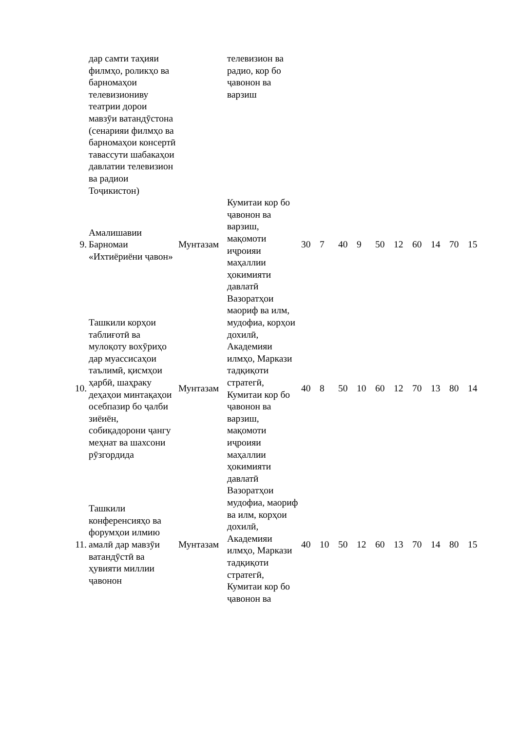| | дар самти таҳияи филмҳо, роликҳо ва барномаҳои телевизиониву театрии дорои мавзӯи ватандӯстона (сенарияи филмҳо ва барномаҳои консертӣ тавассути шабакаҳои давлатии телевизион ва радиои Тоҷикистон) | | телевизион ва радио, кор бо ҷавонон ва варзиш | | | | | | | | | | |
| 9. | Амалишавии Барномаи «Ихтиёриёни ҷавон» | Мунтазам | Кумитаи кор бо ҷавонон ва варзиш, мақомоти иҷроияи маҳаллии ҳокимияти давлатӣ | 30 | 7 | 40 | 9 | 50 | 12 | 60 | 14 | 70 | 15 |
| 10. | Ташкили корҳои таблиғотӣ ва мулоқоту вохӯриҳо дар муассисаҳои таълимӣ, қисмҳои ҳарбӣ, шаҳраку деҳаҳои минтақаҳои осебпазир бо ҷалби зиёиён, собиқадорони ҷангу меҳнат ва шахсони рӯзгордида | Мунтазам | Вазоратҳои маориф ва илм, мудофиа, корҳои дохилӣ, Академияи илмҳо, Маркази тадқиқоти стратегӣ, Кумитаи кор бо ҷавонон ва варзиш, мақомоти иҷроияи маҳаллии ҳокимияти давлатӣ | 40 | 8 | 50 | 10 | 60 | 12 | 70 | 13 | 80 | 14 |
| 11. | Ташкили конференсияҳо ва форумҳои илмию амалӣ дар мавзӯи ватандӯстӣ ва ҳувияти миллии ҷавонон | Мунтазам | Вазоратҳои мудофиа, маориф ва илм, корҳои дохилӣ, Академияи илмҳо, Маркази тадқиқоти стратегӣ, Кумитаи кор бо ҷавонон ва | 40 | 10 | 50 | 12 | 60 | 13 | 70 | 14 | 80 | 15 |